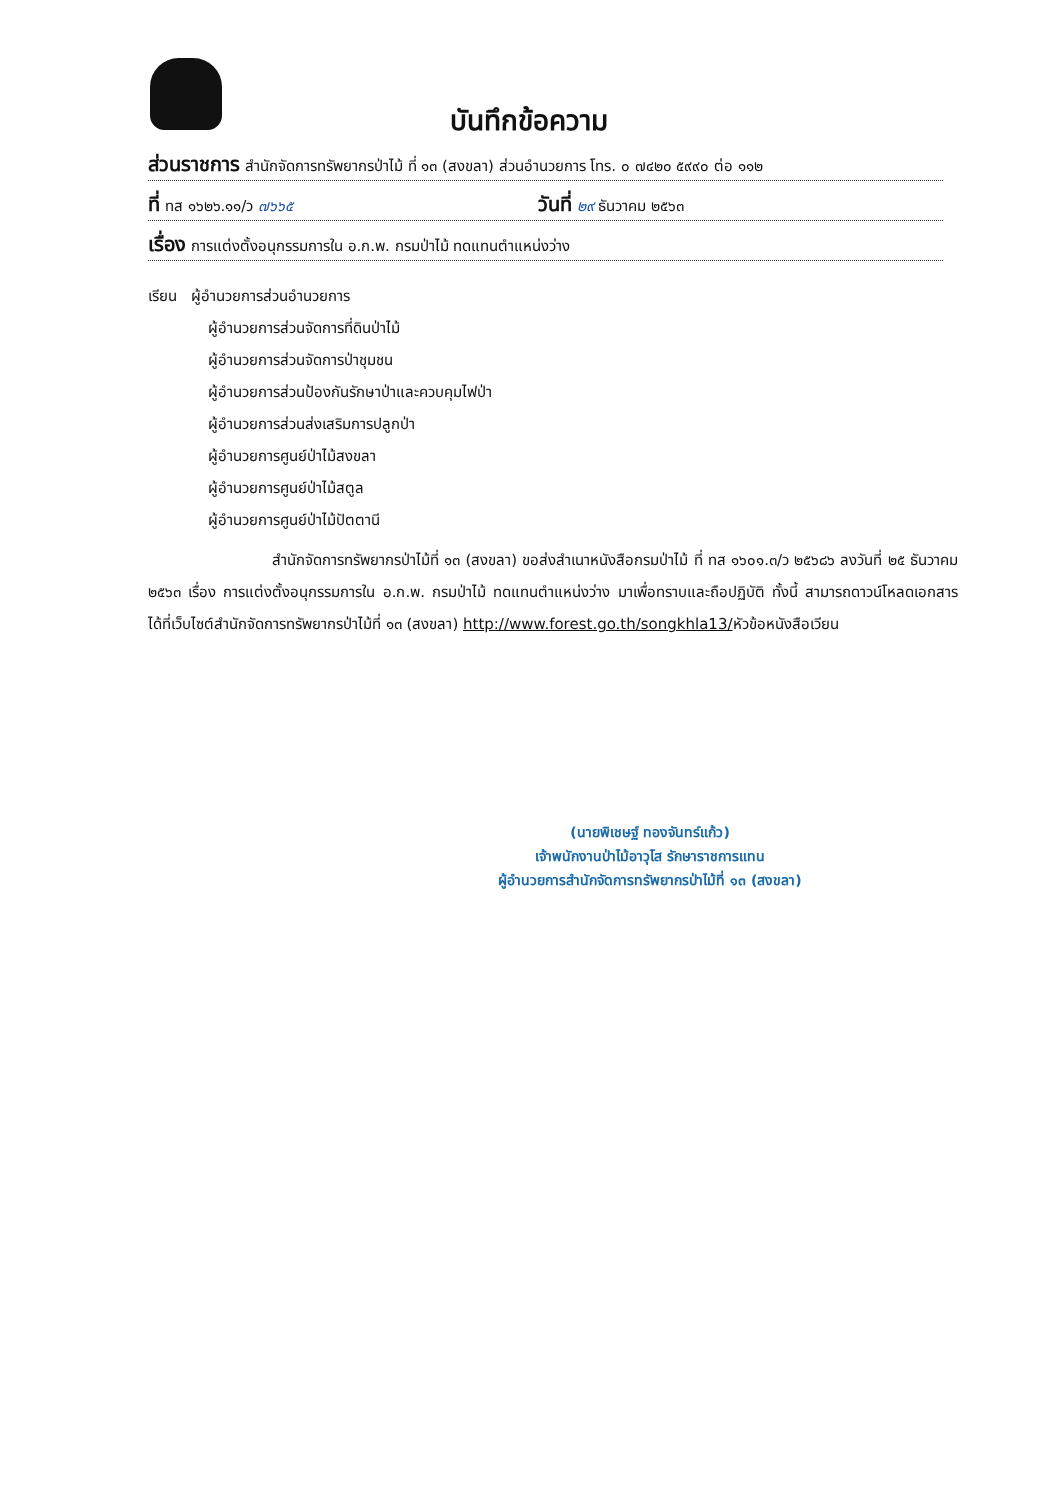บันทึกข้อความ
ส่วนราชการ สำนักจัดการทรัพยากรป่าไม้ ที่ ๑๓ (สงขลา) ส่วนอำนวยการ โทร. ๐ ๗๔๒๐ ๕๙๙๐ ต่อ ๑๑๒
ที่ ทส ๑๖๒๖.๑๑/ว ๗๖๖๕ วันที่ ๒๙ ธันวาคม ๒๕๖๓
เรื่อง การแต่งตั้งอนุกรรมการใน อ.ก.พ. กรมป่าไม้ ทดแทนตำแหน่งว่าง
เรียน ผู้อำนวยการส่วนอำนวยการ
ผู้อำนวยการส่วนจัดการที่ดินป่าไม้
ผู้อำนวยการส่วนจัดการป่าชุมชน
ผู้อำนวยการส่วนป้องกันรักษาป่าและควบคุมไฟป่า
ผู้อำนวยการส่วนส่งเสริมการปลูกป่า
ผู้อำนวยการศูนย์ป่าไม้สงขลา
ผู้อำนวยการศูนย์ป่าไม้สตูล
ผู้อำนวยการศูนย์ป่าไม้ปัตตานี
สำนักจัดการทรัพยากรป่าไม้ที่ ๑๓ (สงขลา) ขอส่งสำเนาหนังสือกรมป่าไม้ ที่ ทส ๑๖๐๑.๓/ว ๒๕๖๘๖ ลงวันที่ ๒๕ ธันวาคม ๒๕๖๓ เรื่อง การแต่งตั้งอนุกรรมการใน อ.ก.พ. กรมป่าไม้ ทดแทนตำแหน่งว่าง มาเพื่อทราบและถือปฏิบัติ ทั้งนี้ สามารถดาวน์โหลดเอกสารได้ที่เว็บไซต์สำนักจัดการทรัพยากรป่าไม้ที่ ๑๓ (สงขลา) http://www.forest.go.th/songkhla13/หัวข้อหนังสือเวียน
(นายพิเชษฐ์ ทองจันทร์แก้ว)
เจ้าพนักงานป่าไม้อาวุโส รักษาราชการแทน
ผู้อำนวยการสำนักจัดการทรัพยากรป่าไม้ที่ ๑๓ (สงขลา)